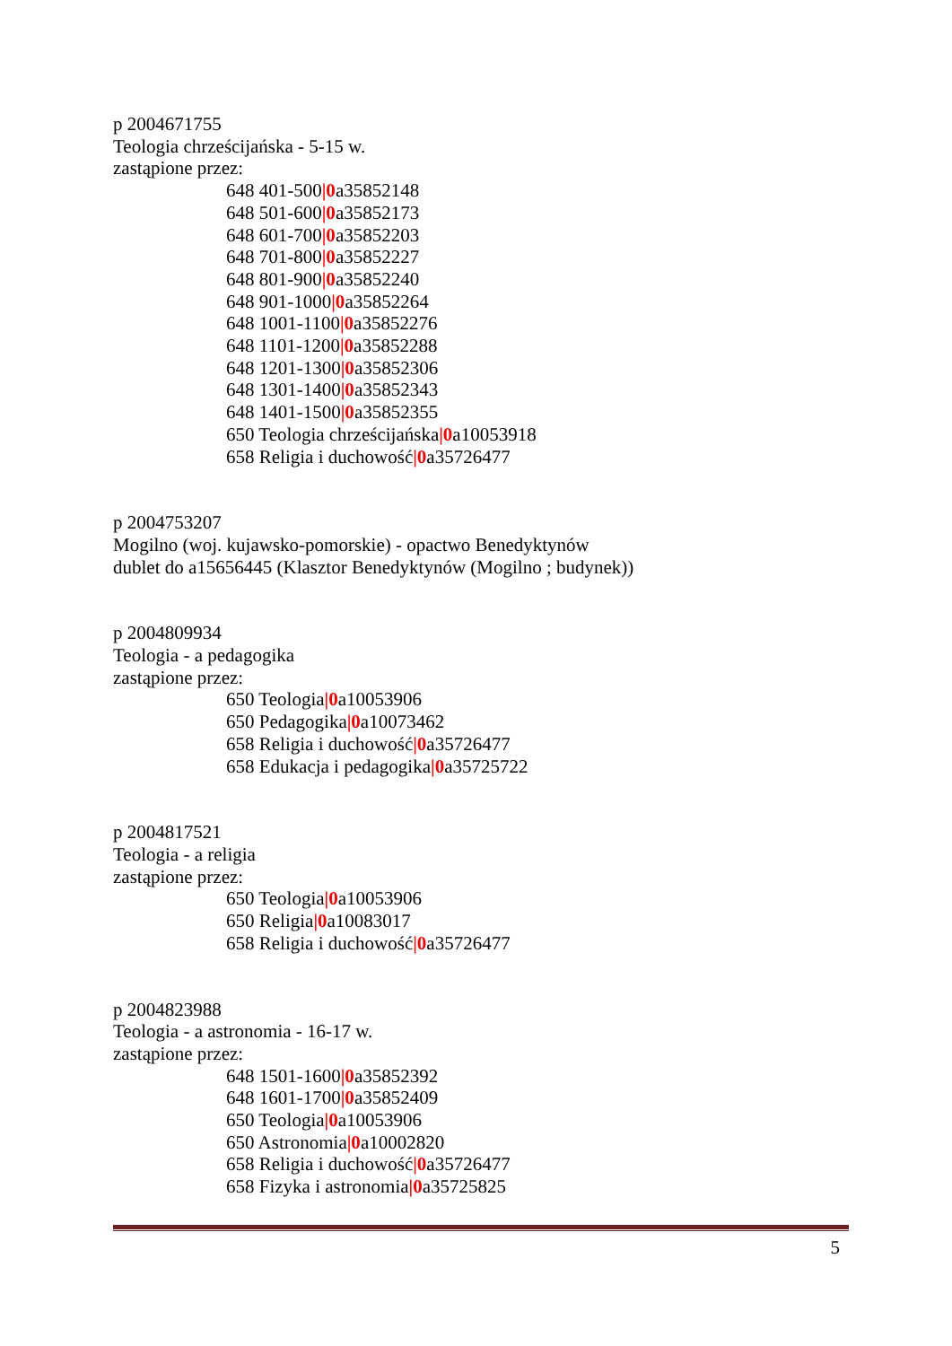p 2004671755
Teologia chrześcijańska - 5-15 w.
zastąpione przez:
648 401-500|0a35852148
648 501-600|0a35852173
648 601-700|0a35852203
648 701-800|0a35852227
648 801-900|0a35852240
648 901-1000|0a35852264
648 1001-1100|0a35852276
648 1101-1200|0a35852288
648 1201-1300|0a35852306
648 1301-1400|0a35852343
648 1401-1500|0a35852355
650 Teologia chrześcijańska|0a10053918
658 Religia i duchowość|0a35726477
p 2004753207
Mogilno (woj. kujawsko-pomorskie) - opactwo Benedyktynów
dublet do a15656445 (Klasztor Benedyktynów (Mogilno ; budynek))
p 2004809934
Teologia - a pedagogika
zastąpione przez:
650 Teologia|0a10053906
650 Pedagogika|0a10073462
658 Religia i duchowość|0a35726477
658 Edukacja i pedagogika|0a35725722
p 2004817521
Teologia - a religia
zastąpione przez:
650 Teologia|0a10053906
650 Religia|0a10083017
658 Religia i duchowość|0a35726477
p 2004823988
Teologia - a astronomia - 16-17 w.
zastąpione przez:
648 1501-1600|0a35852392
648 1601-1700|0a35852409
650 Teologia|0a10053906
650 Astronomia|0a10002820
658 Religia i duchowość|0a35726477
658 Fizyka i astronomia|0a35725825
5